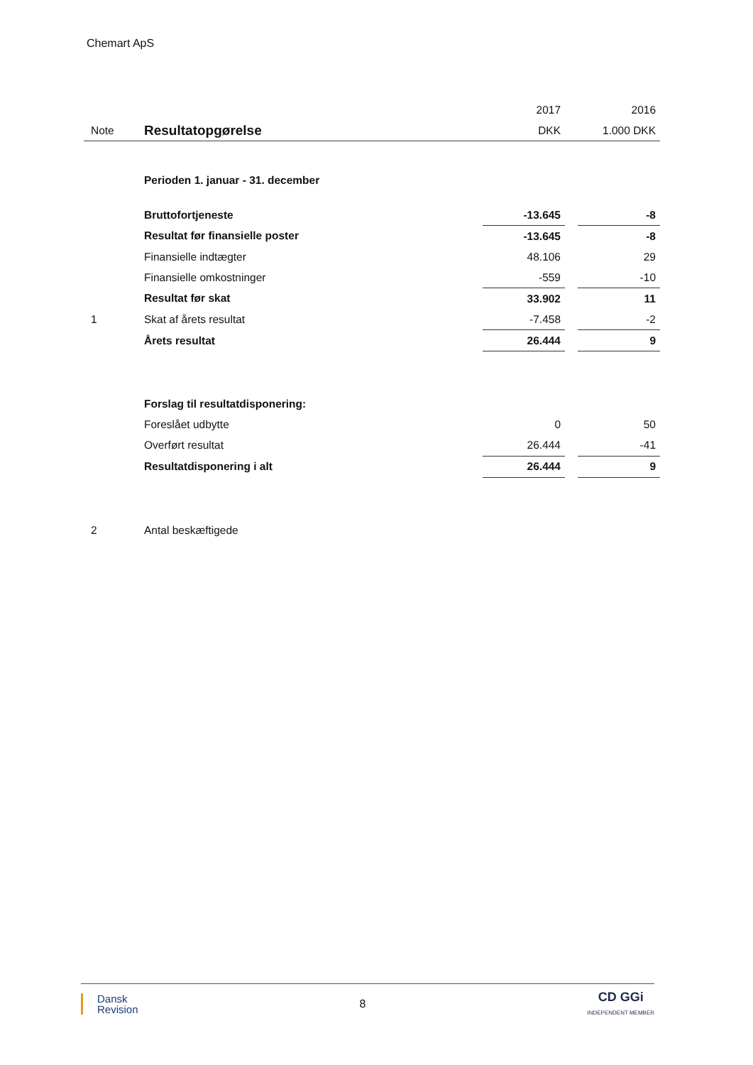Chemart ApS
| | | 2017 | | 2016 |
| Note | Resultatopgørelse | DKK | | 1.000 DKK |
| | Perioden 1. januar - 31. december | | | |
| | Bruttofortjeneste | -13.645 | | -8 |
| | Resultat før finansielle poster | -13.645 | | -8 |
| | Finansielle indtægter | 48.106 | | 29 |
| | Finansielle omkostninger | -559 | | -10 |
| | Resultat før skat | 33.902 | | 11 |
| 1 | Skat af årets resultat | -7.458 | | -2 |
| | Årets resultat | 26.444 | | 9 |
| | Forslag til resultatdisponering: | | | |
| | Foreslået udbytte | 0 | | 50 |
| | Overført resultat | 26.444 | | -41 |
| | Resultatdisponering i alt | 26.444 | | 9 |
| 2 | Antal beskæftigede | | | |
Dansk
Revision
8
CD GGi
INDEPENDENT MEMBER